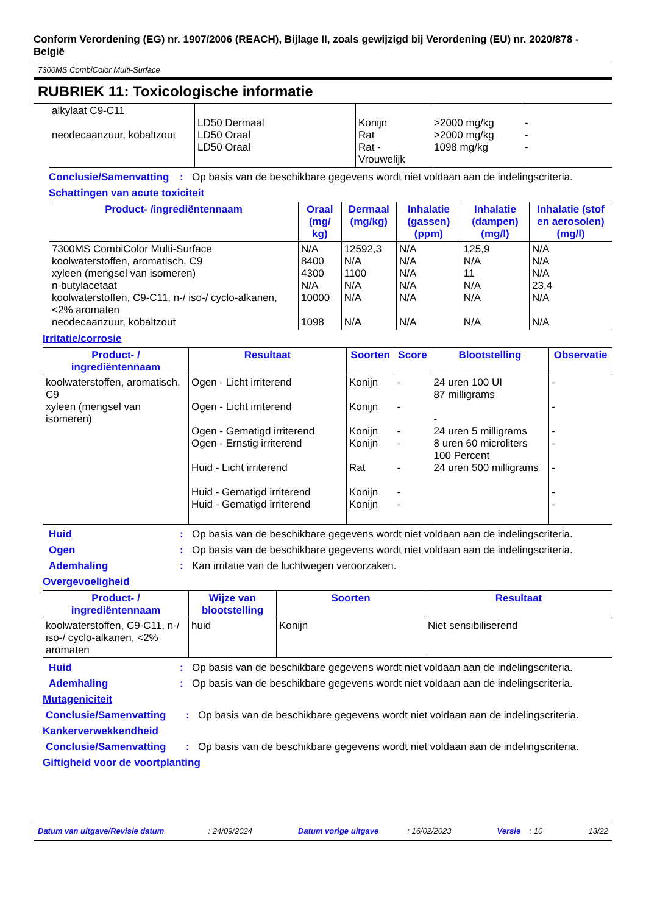Conform Verordening (EG) nr. 1907/2006 (REACH), Bijlage II, zoals gewijzigd bij Verordening (EU) nr. 2020/878 - België
7300MS CombiColor Multi-Surface
RUBRIEK 11: Toxicologische informatie
| alkylaat C9-C11 neodecaanzuur, kobaltzout | LD50 Dermaal LD50 Oraal LD50 Oraal | Konijn Rat Rat - Vrouwelijk | >2000 mg/kg >2000 mg/kg 1098 mg/kg | - - - |
Conclusie/Samenvatting
: Op basis van de beschikbare gegevens wordt niet voldaan aan de indelingscriteria.
Schattingen van acute toxiciteit
| Product- /ingrediëntennaam | Oraal (mg/ kg) | Dermaal (mg/kg) | Inhalatie (gassen) (ppm) | Inhalatie (dampen) (mg/l) | Inhalatie (stof en aerosolen) (mg/l) |
| --- | --- | --- | --- | --- | --- |
| 7300MS CombiColor Multi-Surface koolwaterstoffen, aromatisch, C9 xyleen (mengsel van isomeren) n-butylacetaat koolwaterstoffen, C9-C11, n-/ iso-/ cyclo-alkanen, <2% aromaten neodecaanzuur, kobaltzout | N/A 8400 4300 N/A 10000 1098 | 12592,3 N/A 1100 N/A N/A N/A | N/A N/A N/A N/A N/A N/A | 125,9 N/A 11 N/A N/A N/A | N/A N/A N/A 23,4 N/A N/A |
Irritatie/corrosie
| Product- / ingrediëntennaam | Resultaat | Soorten | Score | Blootstelling | Observatie |
| --- | --- | --- | --- | --- | --- |
| koolwaterstoffen, aromatisch, C9 xyleen (mengsel van isomeren) | Ogen - Licht irriterend Ogen - Licht irriterend Ogen - Gematigd irriterend Ogen - Ernstig irriterend Huid - Licht irriterend Huid - Gematigd irriterend Huid - Gematigd irriterend | Konijn Konijn Konijn Konijn Rat Konijn Konijn | - - - - - - - | 24 uren 100 UI 87 milligrams - 24 uren 5 milligrams 8 uren 60 microliters 100 Percent 24 uren 500 milligrams | - - - - - - - |
Huid : Op basis van de beschikbare gegevens wordt niet voldaan aan de indelingscriteria.
Ogen : Op basis van de beschikbare gegevens wordt niet voldaan aan de indelingscriteria.
Ademhaling : Kan irritatie van de luchtwegen veroorzaken.
Overgevoeligheid
| Product- / ingrediëntennaam | Wijze van blootstelling | Soorten | Resultaat |
| --- | --- | --- | --- |
| koolwaterstoffen, C9-C11, n-/ iso-/ cyclo-alkanen, <2% aromaten | huid | Konijn | Niet sensibiliserend |
Huid : Op basis van de beschikbare gegevens wordt niet voldaan aan de indelingscriteria.
Ademhaling : Op basis van de beschikbare gegevens wordt niet voldaan aan de indelingscriteria.
Mutageniciteit
Conclusie/Samenvatting : Op basis van de beschikbare gegevens wordt niet voldaan aan de indelingscriteria.
Kankerverwekkendheid
Conclusie/Samenvatting : Op basis van de beschikbare gegevens wordt niet voldaan aan de indelingscriteria.
Giftigheid voor de voortplanting
Datum van uitgave/Revisie datum : 24/09/2024 Datum vorige uitgave : 16/02/2023 Versie : 10 13/22